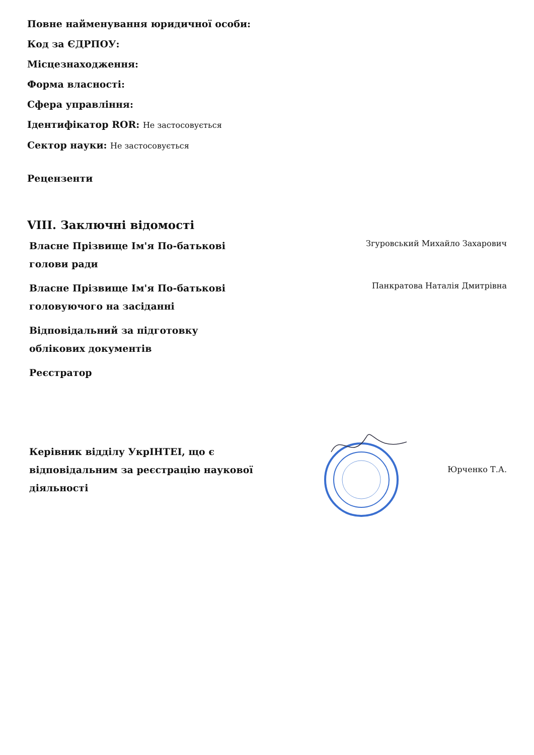Повне найменування юридичної особи:
Код за ЄДРПОУ:
Місцезнаходження:
Форма власності:
Сфера управління:
Ідентифікатор ROR: Не застосовується
Сектор науки: Не застосовується
Рецензенти
VIII. Заключні відомості
Власне Прізвище Ім'я По-батькові голови ради
Згуровський Михайло Захарович
Власне Прізвище Ім'я По-батькові головуючого на засіданні
Панкратова Наталія Дмитрівна
Відповідальний за підготовку облікових документів
Реєстратор
Керівник відділу УкрІНТЕІ, що є відповідальним за реєстрацію наукової діяльності
Юрченко Т.А.